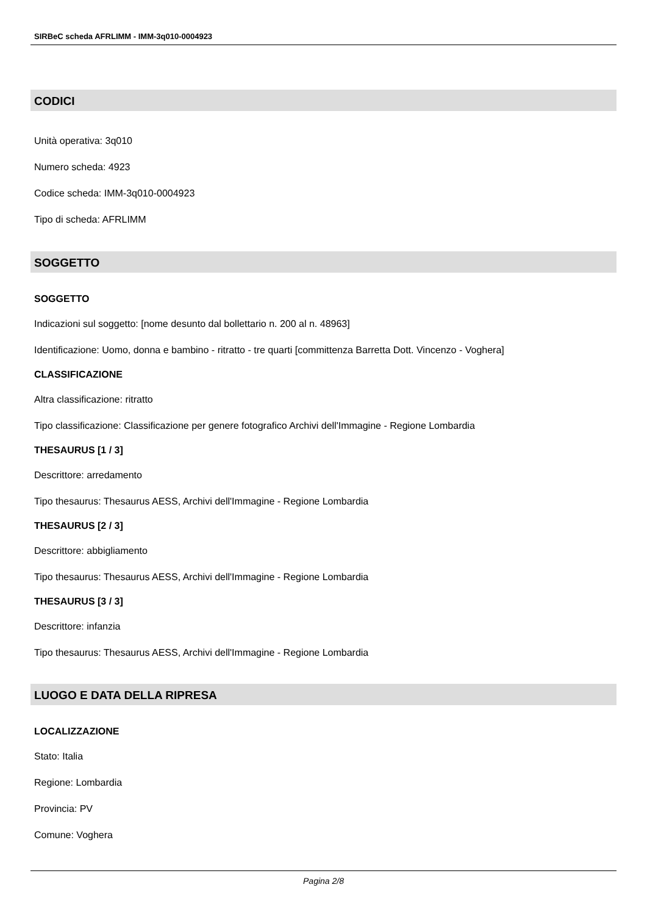SIRBeC scheda AFRLIMM - IMM-3q010-0004923
CODICI
Unità operativa: 3q010
Numero scheda: 4923
Codice scheda: IMM-3q010-0004923
Tipo di scheda: AFRLIMM
SOGGETTO
SOGGETTO
Indicazioni sul soggetto: [nome desunto dal bollettario n. 200 al n. 48963]
Identificazione: Uomo, donna e bambino - ritratto - tre quarti [committenza Barretta Dott. Vincenzo - Voghera]
CLASSIFICAZIONE
Altra classificazione: ritratto
Tipo classificazione: Classificazione per genere fotografico Archivi dell'Immagine - Regione Lombardia
THESAURUS [1 / 3]
Descrittore: arredamento
Tipo thesaurus: Thesaurus AESS, Archivi dell'Immagine - Regione Lombardia
THESAURUS [2 / 3]
Descrittore: abbigliamento
Tipo thesaurus: Thesaurus AESS, Archivi dell'Immagine - Regione Lombardia
THESAURUS [3 / 3]
Descrittore: infanzia
Tipo thesaurus: Thesaurus AESS, Archivi dell'Immagine - Regione Lombardia
LUOGO E DATA DELLA RIPRESA
LOCALIZZAZIONE
Stato: Italia
Regione: Lombardia
Provincia: PV
Comune: Voghera
Pagina 2/8